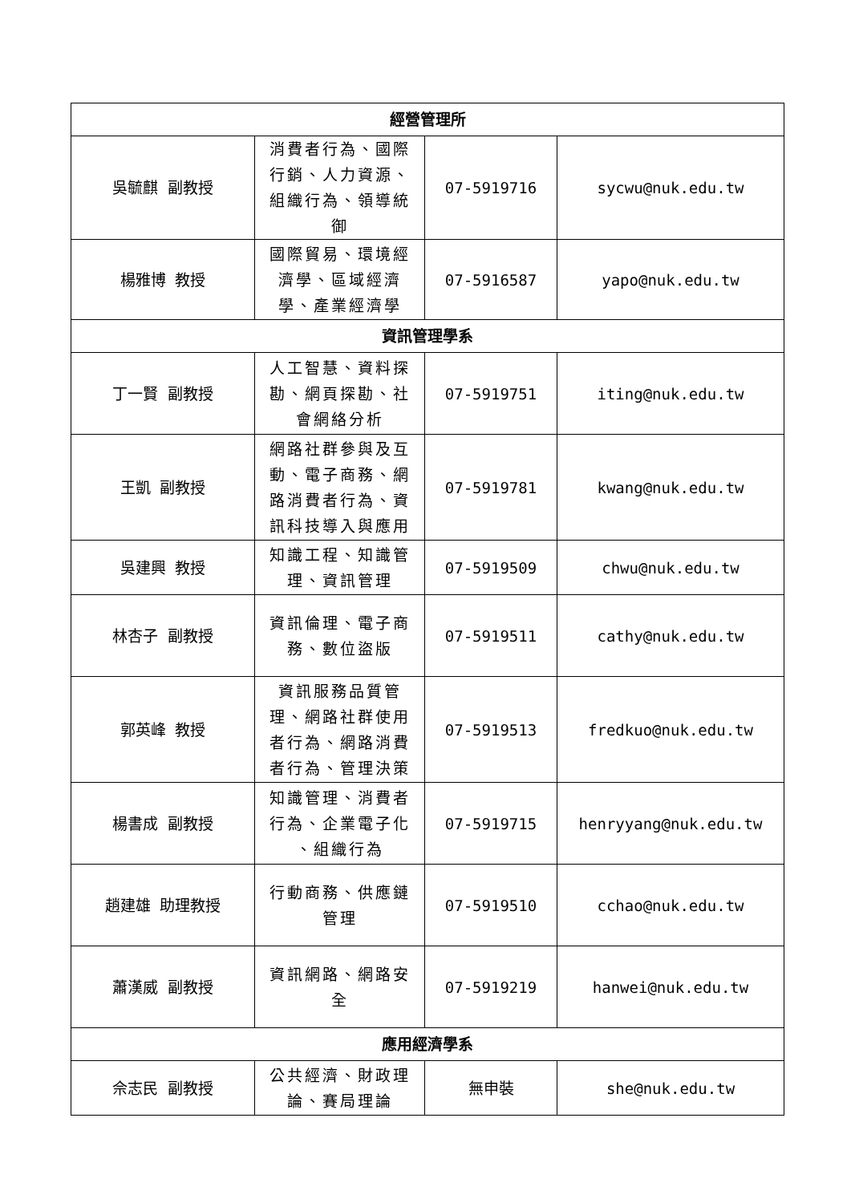| 經營管理所 | | | |
| --- | --- | --- | --- |
| 吳毓麒 副教授 | 消費者行為、國際行銷、人力資源、組織行為、領導統御 | 07-5919716 | sycwu@nuk.edu.tw |
| 楊雅博 教授 | 國際貿易、環境經濟學、區域經濟學、產業經濟學 | 07-5916587 | yapo@nuk.edu.tw |
| 資訊管理學系 | | | |
| 丁一賢 副教授 | 人工智慧、資料探勘、網頁探勘、社會網絡分析 | 07-5919751 | iting@nuk.edu.tw |
| 王凱 副教授 | 網路社群參與及互動、電子商務、網路消費者行為、資訊科技導入與應用 | 07-5919781 | kwang@nuk.edu.tw |
| 吳建興 教授 | 知識工程、知識管理、資訊管理 | 07-5919509 | chwu@nuk.edu.tw |
| 林杏子 副教授 | 資訊倫理、電子商務、數位盜版 | 07-5919511 | cathy@nuk.edu.tw |
| 郭英峰 教授 | 資訊服務品質管理、網路社群使用者行為、網路消費者行為、管理決策 | 07-5919513 | fredkuo@nuk.edu.tw |
| 楊書成 副教授 | 知識管理、消費者行為、企業電子化 、組織行為 | 07-5919715 | henryyang@nuk.edu.tw |
| 趙建雄 助理教授 | 行動商務、供應鏈管理 | 07-5919510 | cchao@nuk.edu.tw |
| 蕭漢威 副教授 | 資訊網路、網路安全 | 07-5919219 | hanwei@nuk.edu.tw |
| 應用經濟學系 | | | |
| 佘志民 副教授 | 公共經濟、財政理論、賽局理論 | 無申裝 | she@nuk.edu.tw |